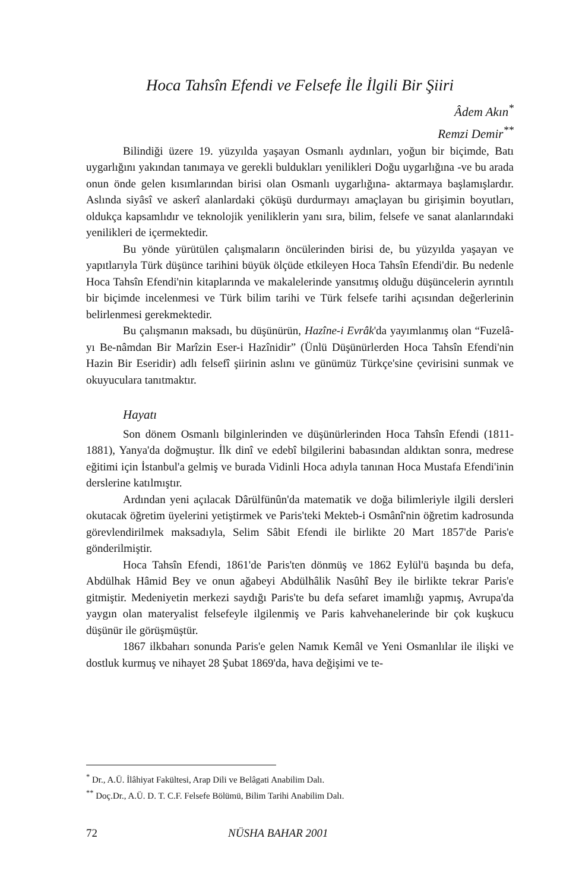Hoca Tahsîn Efendi ve Felsefe İle İlgili Bir Şiiri
Âdem Akın<sup>*</sup>
Remzi Demir<sup>**</sup>
Bilindiği üzere 19. yüzyılda yaşayan Osmanlı aydınları, yoğun bir biçimde, Batı uygarlığını yakından tanımaya ve gerekli buldukları yenilikleri Doğu uygarlığına -ve bu arada onun önde gelen kısımlarından birisi olan Osmanlı uygarlığına- aktarmaya başlamışlardır. Aslında siyâsî ve askerî alanlardaki çöküşü durdurmayı amaçlayan bu girişimin boyutları, oldukça kapsamlıdır ve teknolojik yeniliklerin yanı sıra, bilim, felsefe ve sanat alanlarındaki yenilikleri de içermektedir.
Bu yönde yürütülen çalışmaların öncülerinden birisi de, bu yüzyılda yaşayan ve yapıtlarıyla Türk düşünce tarihini büyük ölçüde etkileyen Hoca Tahsîn Efendi'dir. Bu nedenle Hoca Tahsîn Efendi'nin kitaplarında ve makalelerinde yansıtmış olduğu düşüncelerin ayrıntılı bir biçimde incelenmesi ve Türk bilim tarihi ve Türk felsefe tarihi açısından değerlerinin belirlenmesi gerekmektedir.
Bu çalışmanın maksadı, bu düşünürün, Hazîne-i Evrâk'da yayımlanmış olan “Fuzelâ-yı Be-nâmdan Bir Marîzin Eser-i Hazînidir” (Ünlü Düşünürlerden Hoca Tahsîn Efendi'nin Hazin Bir Eseridir) adlı felsefî şiirinin aslını ve günümüz Türkçe'sine çevirisini sunmak ve okuyuculara tanıtmaktır.
Hayatı
Son dönem Osmanlı bilginlerinden ve düşünürlerinden Hoca Tahsîn Efendi (1811-1881), Yanya'da doğmuştur. İlk dinî ve edebî bilgilerini babasından aldıktan sonra, medrese eğitimi için İstanbul'a gelmiş ve burada Vidinli Hoca adıyla tanınan Hoca Mustafa Efendi'inin derslerine katılmıştır.
Ardından yeni açılacak Dârülfünûn'da matematik ve doğa bilimleriyle ilgili dersleri okutacak öğretim üyelerini yetiştirmek ve Paris'teki Mekteb-i Osmânî'nin öğretim kadrosunda görevlendirilmek maksadıyla, Selim Sâbit Efendi ile birlikte 20 Mart 1857'de Paris'e gönderilmiştir.
Hoca Tahsîn Efendi, 1861'de Paris'ten dönmüş ve 1862 Eylül'ü başında bu defa, Abdülhak Hâmid Bey ve onun ağabeyi Abdülhâlik Nasûhî Bey ile birlikte tekrar Paris'e gitmiştir. Medeniyetin merkezi saydığı Paris'te bu defa sefaret imamlığı yapmış, Avrupa'da yaygın olan materyalist felsefeyle ilgilenmiş ve Paris kahvehanelerinde bir çok kuşkucu düşünür ile görüşmüştür.
1867 ilkbaharı sonunda Paris'e gelen Namık Kemâl ve Yeni Osmanlılar ile ilişki ve dostluk kurmuş ve nihayet 28 Şubat 1869'da, hava değişimi ve te-
<sup>*</sup> Dr., A.Ü. İlâhiyat Fakültesi, Arap Dili ve Belâgati Anabilim Dalı.
<sup>**</sup> Doç.Dr., A.Ü. D. T. C.F. Felsefe Bölümü, Bilim Tarihi Anabilim Dalı.
72 NÜSHA BAHAR 2001